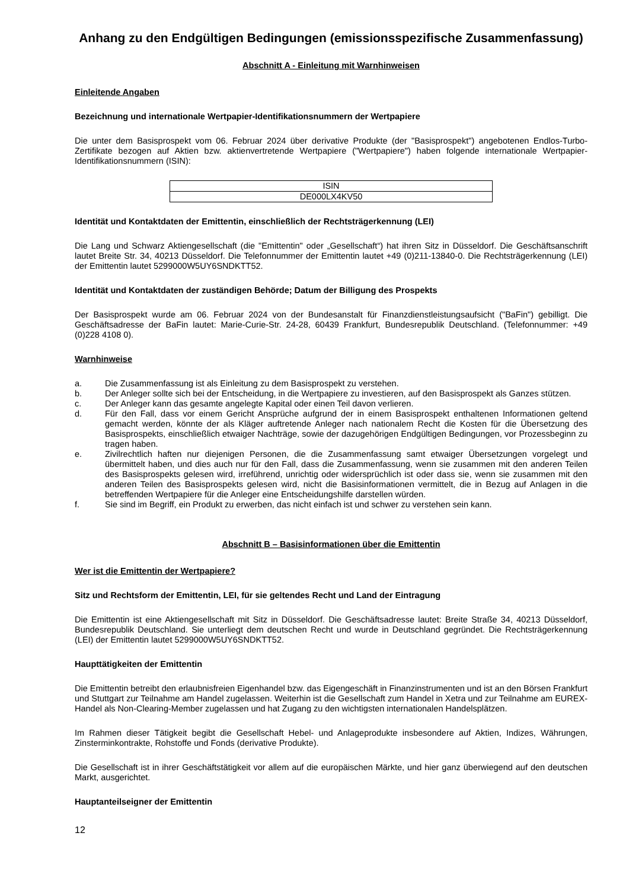Anhang zu den Endgültigen Bedingungen (emissionsspezifische Zusammenfassung)
Abschnitt A - Einleitung mit Warnhinweisen
Einleitende Angaben
Bezeichnung und internationale Wertpapier-Identifikationsnummern der Wertpapiere
Die unter dem Basisprospekt vom 06. Februar 2024 über derivative Produkte (der "Basisprospekt") angebotenen Endlos-Turbo-Zertifikate bezogen auf Aktien bzw. aktienvertretende Wertpapiere ("Wertpapiere") haben folgende internationale Wertpapier-Identifikationsnummern (ISIN):
| ISIN |
| DE000LX4KV50 |
Identität und Kontaktdaten der Emittentin, einschließlich der Rechtsträgerkennung (LEI)
Die Lang und Schwarz Aktiengesellschaft (die "Emittentin" oder „Gesellschaft“) hat ihren Sitz in Düsseldorf. Die Geschäftsanschrift lautet Breite Str. 34, 40213 Düsseldorf. Die Telefonnummer der Emittentin lautet +49 (0)211-13840-0. Die Rechtsträgerkennung (LEI) der Emittentin lautet 5299000W5UY6SNDKTT52.
Identität und Kontaktdaten der zuständigen Behörde; Datum der Billigung des Prospekts
Der Basisprospekt wurde am 06. Februar 2024 von der Bundesanstalt für Finanzdienstleistungsaufsicht ("BaFin") gebilligt. Die Geschäftsadresse der BaFin lautet: Marie-Curie-Str. 24-28, 60439 Frankfurt, Bundesrepublik Deutschland. (Telefonnummer: +49 (0)228 4108 0).
Warnhinweise
a. Die Zusammenfassung ist als Einleitung zu dem Basisprospekt zu verstehen.
b. Der Anleger sollte sich bei der Entscheidung, in die Wertpapiere zu investieren, auf den Basisprospekt als Ganzes stützen.
c. Der Anleger kann das gesamte angelegte Kapital oder einen Teil davon verlieren.
d. Für den Fall, dass vor einem Gericht Ansprüche aufgrund der in einem Basisprospekt enthaltenen Informationen geltend gemacht werden, könnte der als Kläger auftretende Anleger nach nationalem Recht die Kosten für die Übersetzung des Basisprospekts, einschließlich etwaiger Nachträge, sowie der dazugehörigen Endgültigen Bedingungen, vor Prozessbeginn zu tragen haben.
e. Zivilrechtlich haften nur diejenigen Personen, die die Zusammenfassung samt etwaiger Übersetzungen vorgelegt und übermittelt haben, und dies auch nur für den Fall, dass die Zusammenfassung, wenn sie zusammen mit den anderen Teilen des Basisprospekts gelesen wird, irreführend, unrichtig oder widersprüchlich ist oder dass sie, wenn sie zusammen mit den anderen Teilen des Basisprospekts gelesen wird, nicht die Basisinformationen vermittelt, die in Bezug auf Anlagen in die betreffenden Wertpapiere für die Anleger eine Entscheidungshilfe darstellen würden.
f. Sie sind im Begriff, ein Produkt zu erwerben, das nicht einfach ist und schwer zu verstehen sein kann.
Abschnitt B – Basisinformationen über die Emittentin
Wer ist die Emittentin der Wertpapiere?
Sitz und Rechtsform der Emittentin, LEI, für sie geltendes Recht und Land der Eintragung
Die Emittentin ist eine Aktiengesellschaft mit Sitz in Düsseldorf. Die Geschäftsadresse lautet: Breite Straße 34, 40213 Düsseldorf, Bundesrepublik Deutschland. Sie unterliegt dem deutschen Recht und wurde in Deutschland gegründet. Die Rechtsträgerkennung (LEI) der Emittentin lautet 5299000W5UY6SNDKTT52.
Haupttätigkeiten der Emittentin
Die Emittentin betreibt den erlaubnisfreien Eigenhandel bzw. das Eigengeschäft in Finanzinstrumenten und ist an den Börsen Frankfurt und Stuttgart zur Teilnahme am Handel zugelassen. Weiterhin ist die Gesellschaft zum Handel in Xetra und zur Teilnahme am EUREX-Handel als Non-Clearing-Member zugelassen und hat Zugang zu den wichtigsten internationalen Handelsplätzen.
Im Rahmen dieser Tätigkeit begibt die Gesellschaft Hebel- und Anlageprodukte insbesondere auf Aktien, Indizes, Währungen, Zinsterminkontrakte, Rohstoffe und Fonds (derivative Produkte).
Die Gesellschaft ist in ihrer Geschäftstätigkeit vor allem auf die europäischen Märkte, und hier ganz überwiegend auf den deutschen Markt, ausgerichtet.
Hauptanteilseigner der Emittentin
12